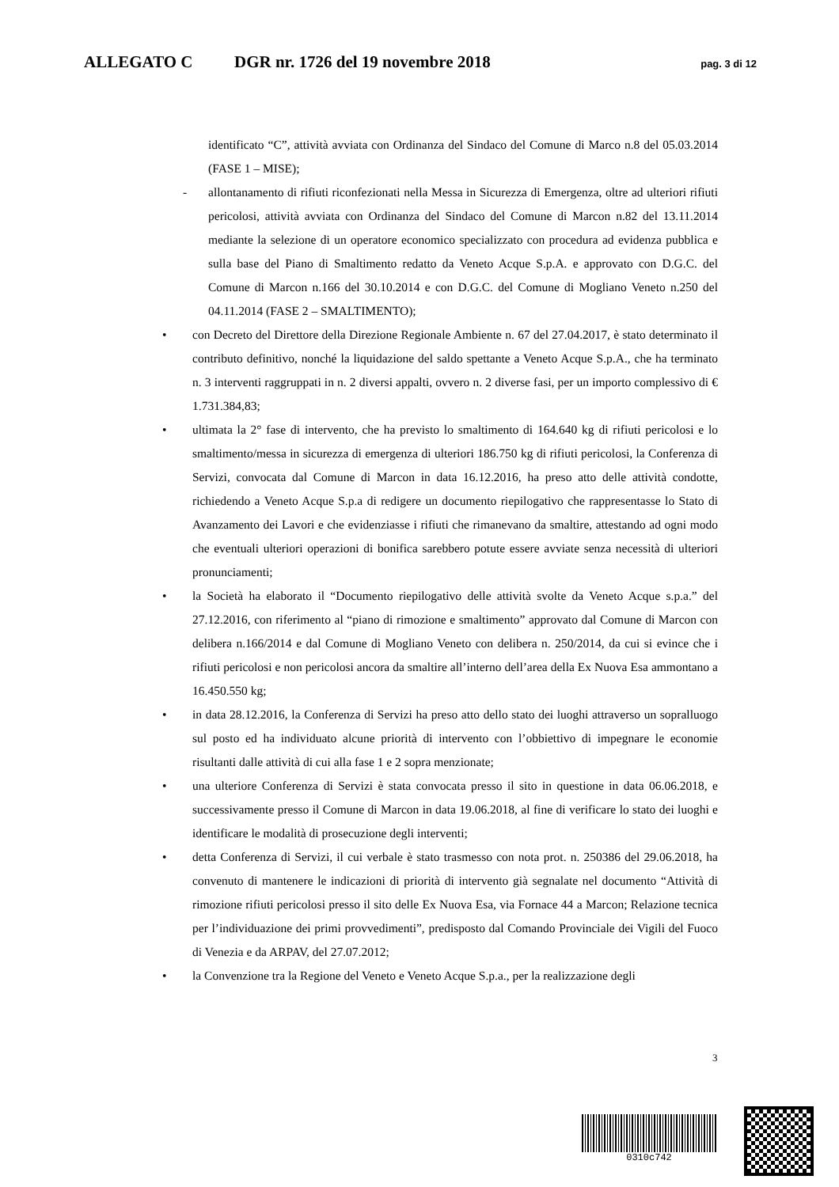ALLEGATO C DGR nr. 1726 del 19 novembre 2018 pag. 3 di 12
identificato “C”, attività avviata con Ordinanza del Sindaco del Comune di Marco n.8 del 05.03.2014 (FASE 1 – MISE);
- allontanamento di rifiuti riconfezionati nella Messa in Sicurezza di Emergenza, oltre ad ulteriori rifiuti pericolosi, attività avviata con Ordinanza del Sindaco del Comune di Marcon n.82 del 13.11.2014 mediante la selezione di un operatore economico specializzato con procedura ad evidenza pubblica e sulla base del Piano di Smaltimento redatto da Veneto Acque S.p.A. e approvato con D.G.C. del Comune di Marcon n.166 del 30.10.2014 e con D.G.C. del Comune di Mogliano Veneto n.250 del 04.11.2014 (FASE 2 – SMALTIMENTO);
• con Decreto del Direttore della Direzione Regionale Ambiente n. 67 del 27.04.2017, è stato determinato il contributo definitivo, nonché la liquidazione del saldo spettante a Veneto Acque S.p.A., che ha terminato n. 3 interventi raggruppati in n. 2 diversi appalti, ovvero n. 2 diverse fasi, per un importo complessivo di € 1.731.384,83;
• ultimata la 2° fase di intervento, che ha previsto lo smaltimento di 164.640 kg di rifiuti pericolosi e lo smaltimento/messa in sicurezza di emergenza di ulteriori 186.750 kg di rifiuti pericolosi, la Conferenza di Servizi, convocata dal Comune di Marcon in data 16.12.2016, ha preso atto delle attività condotte, richiedendo a Veneto Acque S.p.a di redigere un documento riepilogativo che rappresentasse lo Stato di Avanzamento dei Lavori e che evidenziasse i rifiuti che rimanevano da smaltire, attestando ad ogni modo che eventuali ulteriori operazioni di bonifica sarebbero potute essere avviate senza necessità di ulteriori pronunciamenti;
• la Società ha elaborato il “Documento riepilogativo delle attività svolte da Veneto Acque s.p.a.” del 27.12.2016, con riferimento al “piano di rimozione e smaltimento” approvato dal Comune di Marcon con delibera n.166/2014 e dal Comune di Mogliano Veneto con delibera n. 250/2014, da cui si evince che i rifiuti pericolosi e non pericolosi ancora da smaltire all’interno dell’area della Ex Nuova Esa ammontano a 16.450.550 kg;
• in data 28.12.2016, la Conferenza di Servizi ha preso atto dello stato dei luoghi attraverso un sopralluogo sul posto ed ha individuato alcune priorità di intervento con l’obbiettivo di impegnare le economie risultanti dalle attività di cui alla fase 1 e 2 sopra menzionate;
• una ulteriore Conferenza di Servizi è stata convocata presso il sito in questione in data 06.06.2018, e successivamente presso il Comune di Marcon in data 19.06.2018, al fine di verificare lo stato dei luoghi e identificare le modalità di prosecuzione degli interventi;
• detta Conferenza di Servizi, il cui verbale è stato trasmesso con nota prot. n. 250386 del 29.06.2018, ha convenuto di mantenere le indicazioni di priorità di intervento già segnalate nel documento “Attività di rimozione rifiuti pericolosi presso il sito delle Ex Nuova Esa, via Fornace 44 a Marcon; Relazione tecnica per l’individuazione dei primi provvedimenti”, predisposto dal Comando Provinciale dei Vigili del Fuoco di Venezia e da ARPAV, del 27.07.2012;
• la Convenzione tra la Regione del Veneto e Veneto Acque S.p.a., per la realizzazione degli
3
0310c742